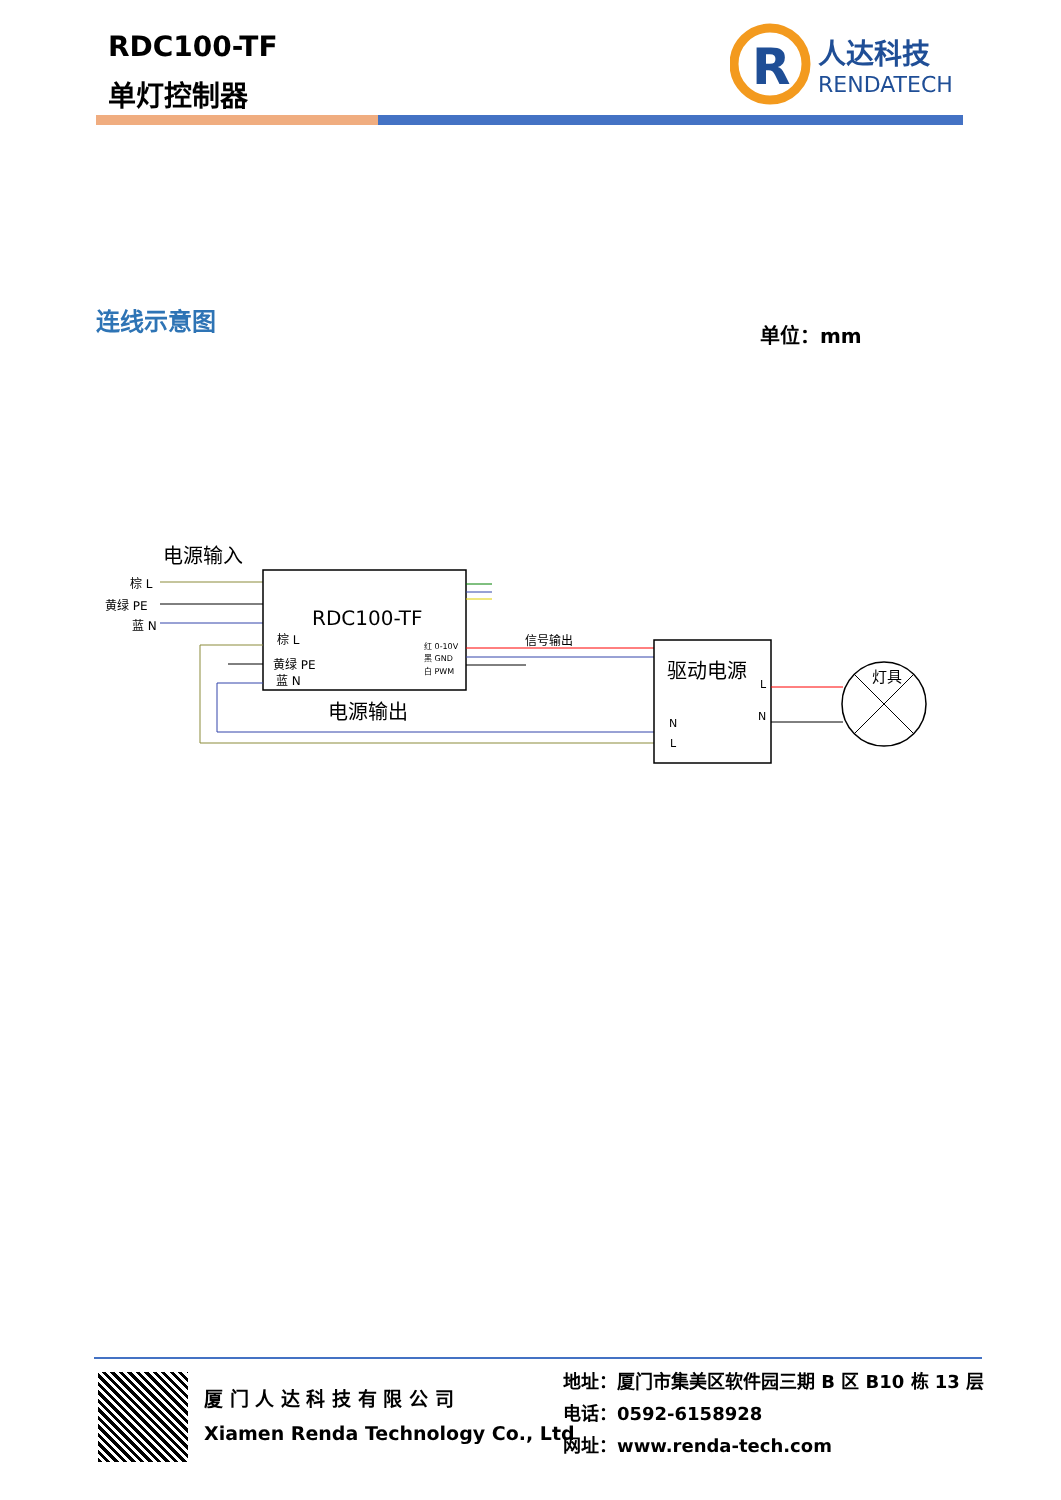RDC100-TF
单灯控制器
R
人达科技
RENDATECH
连线示意图
单位：mm
电源输入
棕 L
黄绿 PE
蓝 N
RDC100-TF
棕 L
黄绿 PE
蓝 N
红 0-10V
黑 GND
白 PWM
信号输出
电源输出
驱动电源
L
N
N
L
灯具
厦 门 人 达 科 技 有 限 公 司
Xiamen Renda Technology Co., Ltd
地址：厦门市集美区软件园三期 B 区 B10 栋 13 层
电话：0592-6158928
网址：www.renda-tech.com